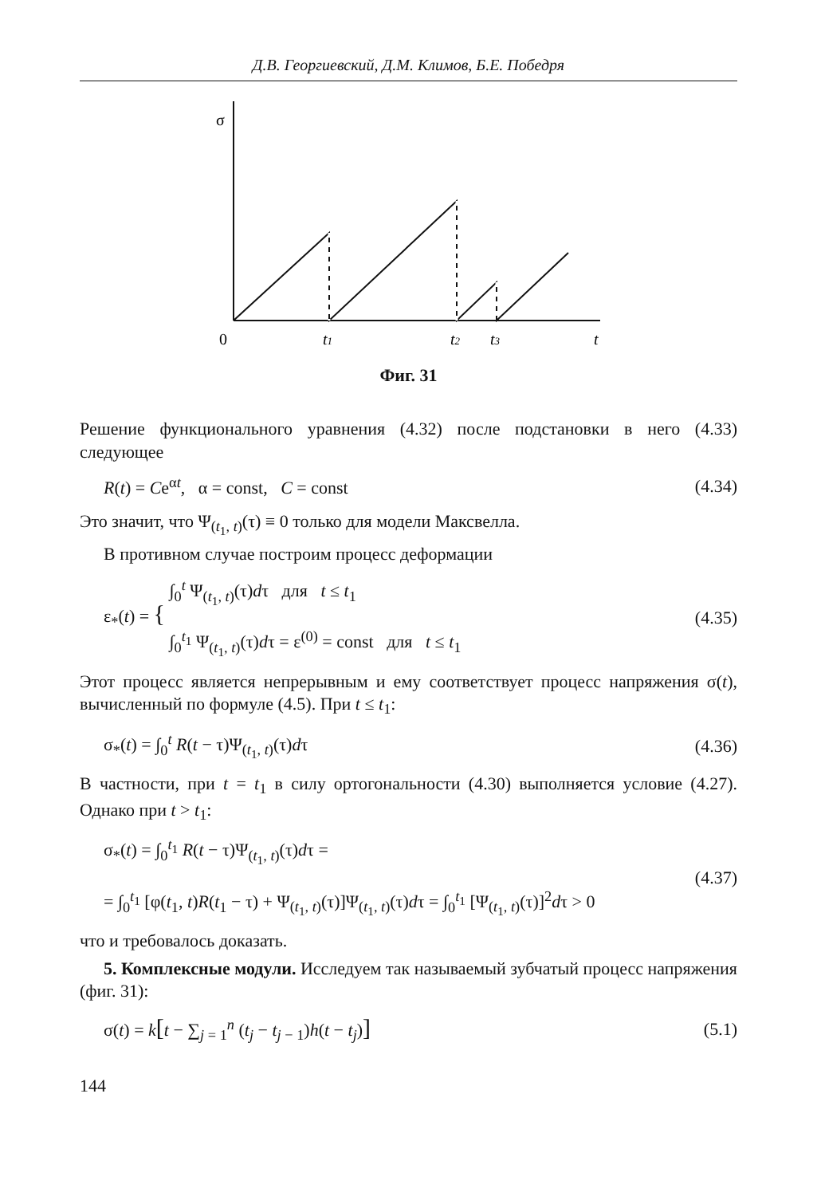Д.В. Георгиевский, Д.М. Климов, Б.Е. Победря
σ
0
t1
t2
t3
t
Фиг. 31
Решение функционального уравнения (4.32) после подстановки в него (4.33) следующее
R(t) = Ce<sup>αt</sup>, α = const, C = const (4.34)
Это значит, что Ψ<sub>(t<sub>1</sub>, t)</sub>(τ) ≡ 0 только для модели Максвелла.
В противном случае построим процесс деформации
ε<sub>*</sub>(t) = { ∫<sub>0</sub><sup>t</sup> Ψ<sub>(t<sub>1</sub>, t)</sub>(τ)dτ для t ≤ t<sub>1</sub>
∫<sub>0</sub><sup>t<sub>1</sub></sup> Ψ<sub>(t<sub>1</sub>, t)</sub>(τ)dτ = ε<sup>(0)</sup> = const для t ≤ t<sub>1</sub> (4.35)
Этот процесс является непрерывным и ему соответствует процесс напряжения σ(t), вычисленный по формуле (4.5). При t ≤ t<sub>1</sub>:
σ<sub>*</sub>(t) = ∫<sub>0</sub><sup>t</sup> R(t − τ)Ψ<sub>(t<sub>1</sub>, t)</sub>(τ)dτ (4.36)
В частности, при t = t<sub>1</sub> в силу ортогональности (4.30) выполняется условие (4.27). Однако при t > t<sub>1</sub>:
σ<sub>*</sub>(t) = ∫<sub>0</sub><sup>t<sub>1</sub></sup> R(t − τ)Ψ<sub>(t<sub>1</sub>, t)</sub>(τ)dτ =
= ∫<sub>0</sub><sup>t<sub>1</sub></sup> [φ(t<sub>1</sub>, t)R(t<sub>1</sub> − τ) + Ψ<sub>(t<sub>1</sub>, t)</sub>(τ)]Ψ<sub>(t<sub>1</sub>, t)</sub>(τ)dτ = ∫<sub>0</sub><sup>t<sub>1</sub></sup> [Ψ<sub>(t<sub>1</sub>, t)</sub>(τ)]<sup>2</sup>dτ > 0 (4.37)
что и требовалось доказать.
5. Комплексные модули. Исследуем так называемый зубчатый процесс напряжения (фиг. 31):
σ(t) = k[t − ∑<sub>j = 1</sub><sup>n</sup> (t<sub>j</sub> − t<sub>j − 1</sub>)h(t − t<sub>j</sub>)] (5.1)
144